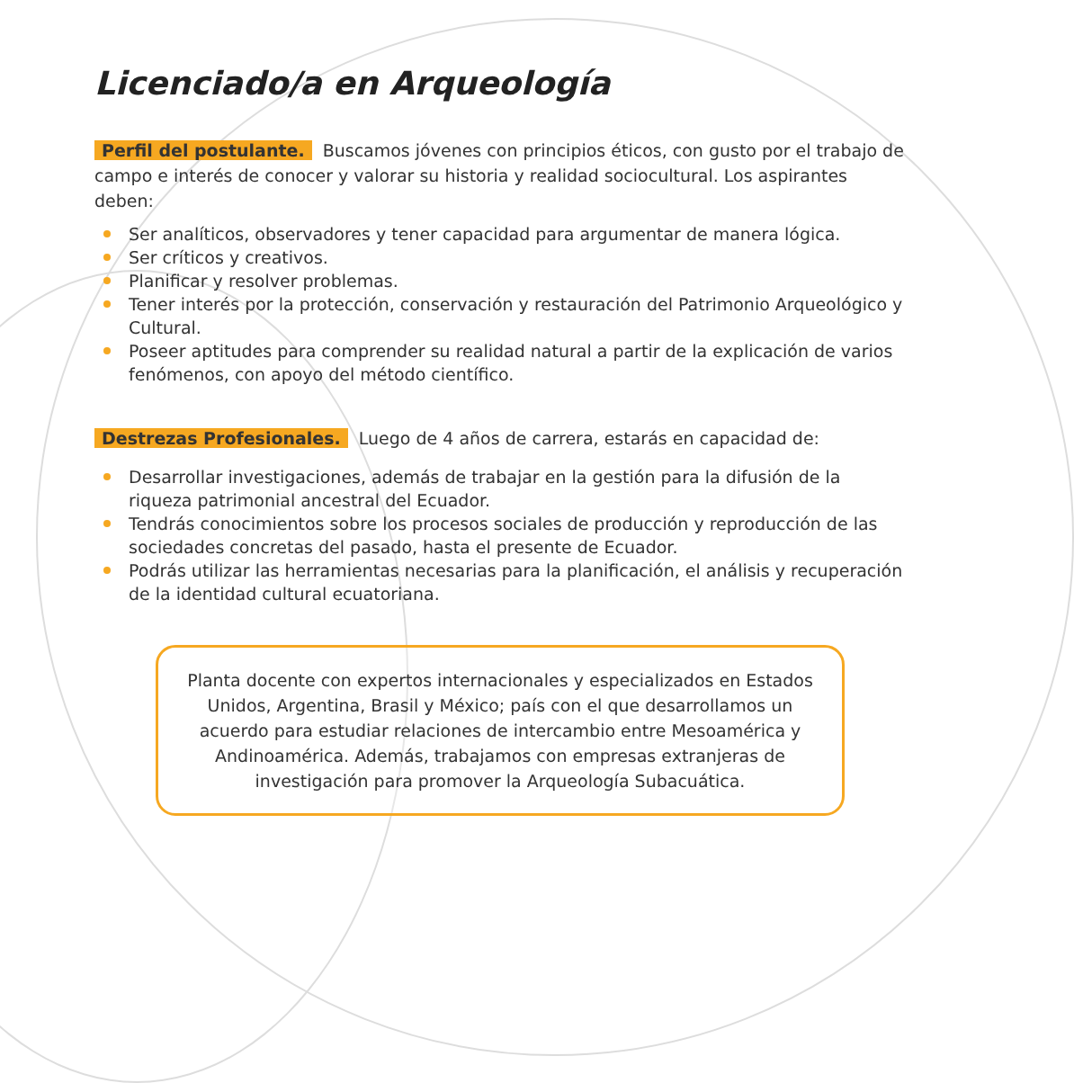Licenciado/a en Arqueología
Perfil del postulante. Buscamos jóvenes con principios éticos, con gusto por el trabajo de campo e interés de conocer y valorar su historia y realidad sociocultural. Los aspirantes deben:
Ser analíticos, observadores y tener capacidad para argumentar de manera lógica.
Ser críticos y creativos.
Planificar y resolver problemas.
Tener interés por la protección, conservación y restauración del Patrimonio Arqueológico y Cultural.
Poseer aptitudes para comprender su realidad natural a partir de la explicación de varios fenómenos, con apoyo del método científico.
Destrezas Profesionales. Luego de 4 años de carrera, estarás en capacidad de:
Desarrollar investigaciones, además de trabajar en la gestión para la difusión de la riqueza patrimonial ancestral del Ecuador.
Tendrás conocimientos sobre los procesos sociales de producción y reproducción de las sociedades concretas del pasado, hasta el presente de Ecuador.
Podrás utilizar las herramientas necesarias para la planificación, el análisis y recuperación de la identidad cultural ecuatoriana.
Planta docente con expertos internacionales y especializados en Estados Unidos, Argentina, Brasil y México; país con el que desarrollamos un acuerdo para estudiar relaciones de intercambio entre Mesoamérica y Andinoamérica. Además, trabajamos con empresas extranjeras de investigación para promover la Arqueología Subacuática.